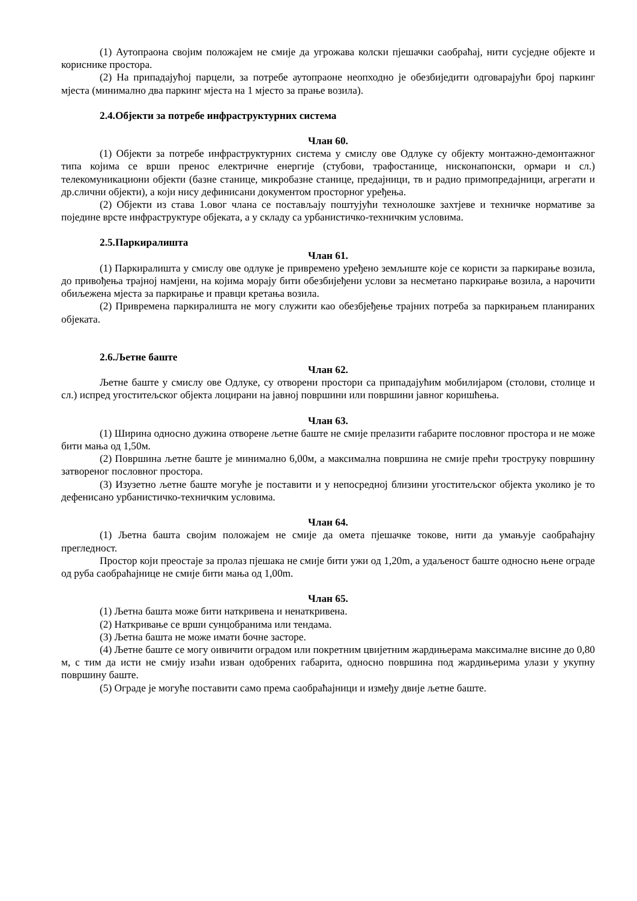(1) Аутопраона својим положајем не смије да угрожава колски пјешачки саобраћај, нити сусједне објекте и кориснике простора.
(2) На припадајућој парцели, за потребе аутопраоне неопходно је обезбиједити одговарајући број паркинг мјеста (минимално два паркинг мјеста на 1 мјесто за прање возила).
2.4.Објекти за потребе инфраструктурних система
Члан 60.
(1) Објекти за потребе инфраструктурних система у смислу ове Одлуке су објекту монтажно-демонтажног типа којима се врши пренос електричне енергије (стубови, трафостанице, нисконапонски, ормари и сл.) телекомуникациони објекти (базне станице, микробазне станице, предајници, тв и радио примопредајници, агрегати и др.слични објекти), а који нису дефинисани документом просторног уређења.
(2) Објекти из става 1.овог члана се постављају поштујући технолошке захтјеве и техничке нормативе за поједине врсте инфраструктуре објеката, а у складу са урбанистичко-техничким условима.
2.5.Паркиралишта
Члан 61.
(1) Паркиралишта у смислу ове одлуке је привремено уређено земљиште које се користи за паркирање возила, до привођења трајној намјени, на којима морају бити обезбијеђени услови за несметано паркирање возила, а нарочити обиљежена мјеста за паркирање и правци кретања возила.
(2) Привремена паркиралишта не могу служити као обезбјеђење трајних потреба за паркирањем планираних објеката.
2.6.Љетне баште
Члан 62.
Љетне баште у смислу ове Одлуке, су отворени простори са припадајућим мобилијаром (столови, столице и сл.) испред угоститељског објекта лоцирани на јавној површини или површини јавног коришћења.
Члан 63.
(1) Ширина односно дужина отворене љетне баште не смије прелазити габарите пословног простора и не може бити мања од 1,50м.
(2) Површина љетне баште је минимално 6,00м, а максимална површина не смије прећи троструку површину затвореног пословног простора.
(3) Изузетно љетне баште могуће је поставити и у непосредној близини угоститељског објекта уколико је то дефенисано урбанистичко-техничким условима.
Члан 64.
(1) Љетна башта својим положајем не смије да омета пјешачке токове, нити да умањује саобраћајну прегледност.
Простор који преостаје за пролаз пјешака не смије бити ужи од 1,20m, а удаљеност баште односно њене ограде од руба саобраћајнице не смије бити мања од 1,00m.
Члан 65.
(1) Љетна башта може бити наткривена и ненаткривена.
(2) Наткривање се врши сунцобранима или тендама.
(3) Љетна башта не може имати бочне засторе.
(4) Љетне баште се могу оивичити оградом или покретним цвијетним жардињерама максималне висине до 0,80 м, с тим да исти не смију изаћи изван одобрених габарита, односно површина под жардињерима улази у укупну површину баште.
(5) Ограде је могуће поставити само према саобраћајници и између двије љетне баште.